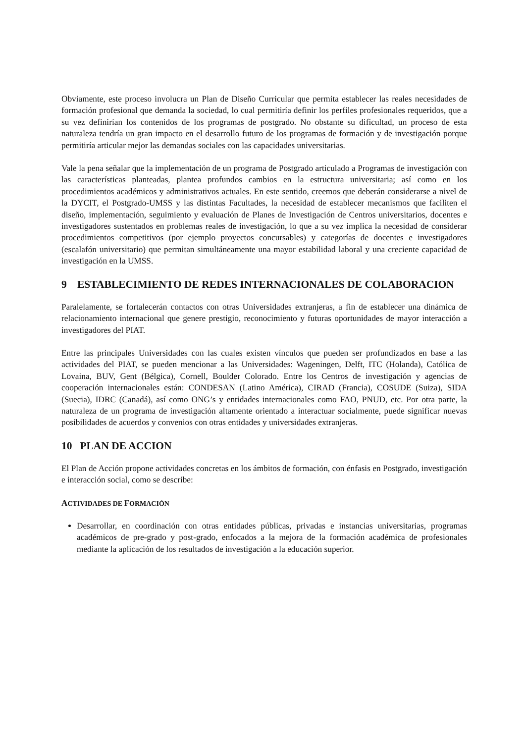Obviamente, este proceso involucra un Plan de Diseño Curricular que permita establecer las reales necesidades de formación profesional que demanda la sociedad, lo cual permitiría definir los perfiles profesionales requeridos, que a su vez definirían los contenidos de los programas de postgrado. No obstante su dificultad, un proceso de esta naturaleza tendría un gran impacto en el desarrollo futuro de los programas de formación y de investigación porque permitiría articular mejor las demandas sociales con las capacidades universitarias.
Vale la pena señalar que la implementación de un programa de Postgrado articulado a Programas de investigación con las características planteadas, plantea profundos cambios en la estructura universitaria; así como en los procedimientos académicos y administrativos actuales. En este sentido, creemos que deberán considerarse a nivel de la DYCIT, el Postgrado-UMSS y las distintas Facultades, la necesidad de establecer mecanismos que faciliten el diseño, implementación, seguimiento y evaluación de Planes de Investigación de Centros universitarios, docentes e investigadores sustentados en problemas reales de investigación, lo que a su vez implica la necesidad de considerar procedimientos competitivos (por ejemplo proyectos concursables) y categorías de docentes e investigadores (escalafón universitario) que permitan simultáneamente una mayor estabilidad laboral y una creciente capacidad de investigación en la UMSS.
9 ESTABLECIMIENTO DE REDES INTERNACIONALES DE COLABORACION
Paralelamente, se fortalecerán contactos con otras Universidades extranjeras, a fin de establecer una dinámica de relacionamiento internacional que genere prestigio, reconocimiento y futuras oportunidades de mayor interacción a investigadores del PIAT.
Entre las principales Universidades con las cuales existen vínculos que pueden ser profundizados en base a las actividades del PIAT, se pueden mencionar a las Universidades: Wageningen, Delft, ITC (Holanda), Católica de Lovaina, BUV, Gent (Bélgica), Cornell, Boulder Colorado. Entre los Centros de investigación y agencias de cooperación internacionales están: CONDESAN (Latino América), CIRAD (Francia), COSUDE (Suiza), SIDA (Suecia), IDRC (Canadá), así como ONG’s y entidades internacionales como FAO, PNUD, etc. Por otra parte, la naturaleza de un programa de investigación altamente orientado a interactuar socialmente, puede significar nuevas posibilidades de acuerdos y convenios con otras entidades y universidades extranjeras.
10 PLAN DE ACCION
El Plan de Acción propone actividades concretas en los ámbitos de formación, con énfasis en Postgrado, investigación e interacción social, como se describe:
ACTIVIDADES DE FORMACIÓN
Desarrollar, en coordinación con otras entidades públicas, privadas e instancias universitarias, programas académicos de pre-grado y post-grado, enfocados a la mejora de la formación académica de profesionales mediante la aplicación de los resultados de investigación a la educación superior.